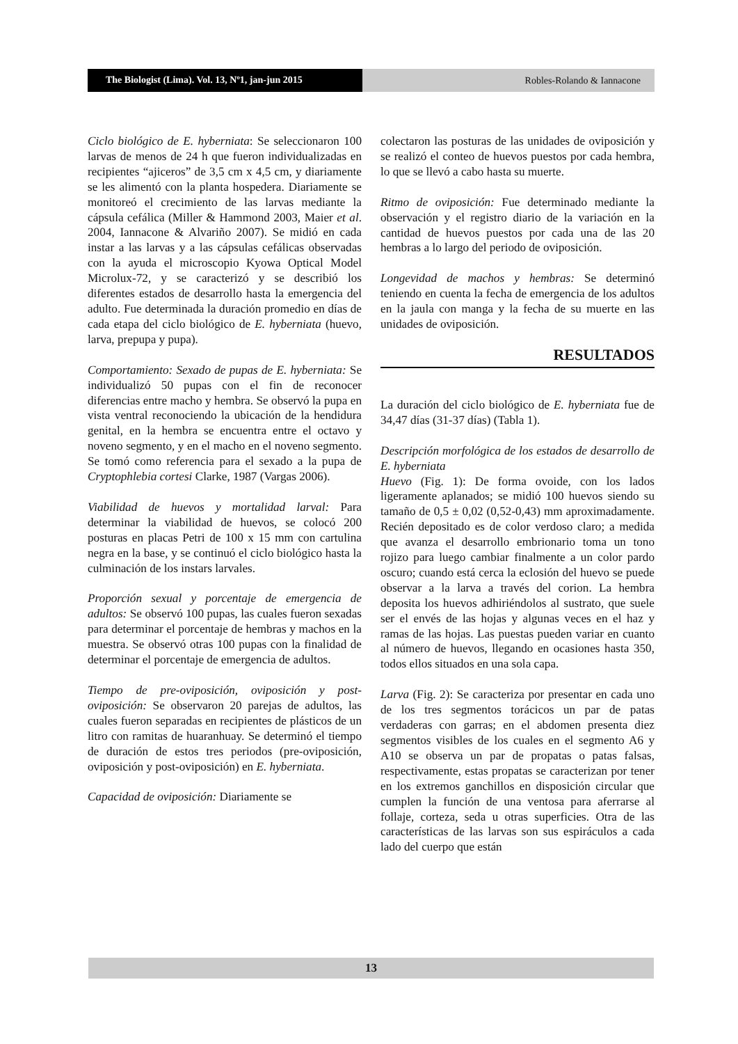The Biologist (Lima). Vol. 13, Nº1, jan-jun 2015
Robles-Rolando & Iannacone
Ciclo biológico de E. hyberniata: Se seleccionaron 100 larvas de menos de 24 h que fueron individualizadas en recipientes “ajiceros” de 3,5 cm x 4,5 cm, y diariamente se les alimentó con la planta hospedera. Diariamente se monitoreó el crecimiento de las larvas mediante la cápsula cefálica (Miller & Hammond 2003, Maier et al. 2004, Iannacone & Alvariño 2007). Se midió en cada instar a las larvas y a las cápsulas cefálicas observadas con la ayuda el microscopio Kyowa Optical Model Microlux-72, y se caracterizó y se describió los diferentes estados de desarrollo hasta la emergencia del adulto. Fue determinada la duración promedio en días de cada etapa del ciclo biológico de E. hyberniata (huevo, larva, prepupa y pupa).
Comportamiento: Sexado de pupas de E. hyberniata: Se individualizó 50 pupas con el fin de reconocer diferencias entre macho y hembra. Se observó la pupa en vista ventral reconociendo la ubicación de la hendidura genital, en la hembra se encuentra entre el octavo y noveno segmento, y en el macho en el noveno segmento. Se tomó como referencia para el sexado a la pupa de Cryptophlebia cortesi Clarke, 1987 (Vargas 2006).
Viabilidad de huevos y mortalidad larval: Para determinar la viabilidad de huevos, se colocó 200 posturas en placas Petri de 100 x 15 mm con cartulina negra en la base, y se continuó el ciclo biológico hasta la culminación de los instars larvales.
Proporción sexual y porcentaje de emergencia de adultos: Se observó 100 pupas, las cuales fueron sexadas para determinar el porcentaje de hembras y machos en la muestra. Se observó otras 100 pupas con la finalidad de determinar el porcentaje de emergencia de adultos.
Tiempo de pre-oviposición, oviposición y post-oviposición: Se observaron 20 parejas de adultos, las cuales fueron separadas en recipientes de plásticos de un litro con ramitas de huaranhuay. Se determinó el tiempo de duración de estos tres periodos (pre-oviposición, oviposición y post-oviposición) en E. hyberniata.
Capacidad de oviposición: Diariamente se
colectaron las posturas de las unidades de oviposición y se realizó el conteo de huevos puestos por cada hembra, lo que se llevó a cabo hasta su muerte.
Ritmo de oviposición: Fue determinado mediante la observación y el registro diario de la variación en la cantidad de huevos puestos por cada una de las 20 hembras a lo largo del periodo de oviposición.
Longevidad de machos y hembras: Se determinó teniendo en cuenta la fecha de emergencia de los adultos en la jaula con manga y la fecha de su muerte en las unidades de oviposición.
RESULTADOS
La duración del ciclo biológico de E. hyberniata fue de 34,47 días (31-37 días) (Tabla 1).
Descripción morfológica de los estados de desarrollo de E. hyberniata
Huevo (Fig. 1): De forma ovoide, con los lados ligeramente aplanados; se midió 100 huevos siendo su tamaño de 0,5 ± 0,02 (0,52-0,43) mm aproximadamente. Recién depositado es de color verdoso claro; a medida que avanza el desarrollo embrionario toma un tono rojizo para luego cambiar finalmente a un color pardo oscuro; cuando está cerca la eclosión del huevo se puede observar a la larva a través del corion. La hembra deposita los huevos adhiriéndolos al sustrato, que suele ser el envés de las hojas y algunas veces en el haz y ramas de las hojas. Las puestas pueden variar en cuanto al número de huevos, llegando en ocasiones hasta 350, todos ellos situados en una sola capa.
Larva (Fig. 2): Se caracteriza por presentar en cada uno de los tres segmentos torácicos un par de patas verdaderas con garras; en el abdomen presenta diez segmentos visibles de los cuales en el segmento A6 y A10 se observa un par de propatas o patas falsas, respectivamente, estas propatas se caracterizan por tener en los extremos ganchillos en disposición circular que cumplen la función de una ventosa para aferrarse al follaje, corteza, seda u otras superficies. Otra de las características de las larvas son sus espiráculos a cada lado del cuerpo que están
13